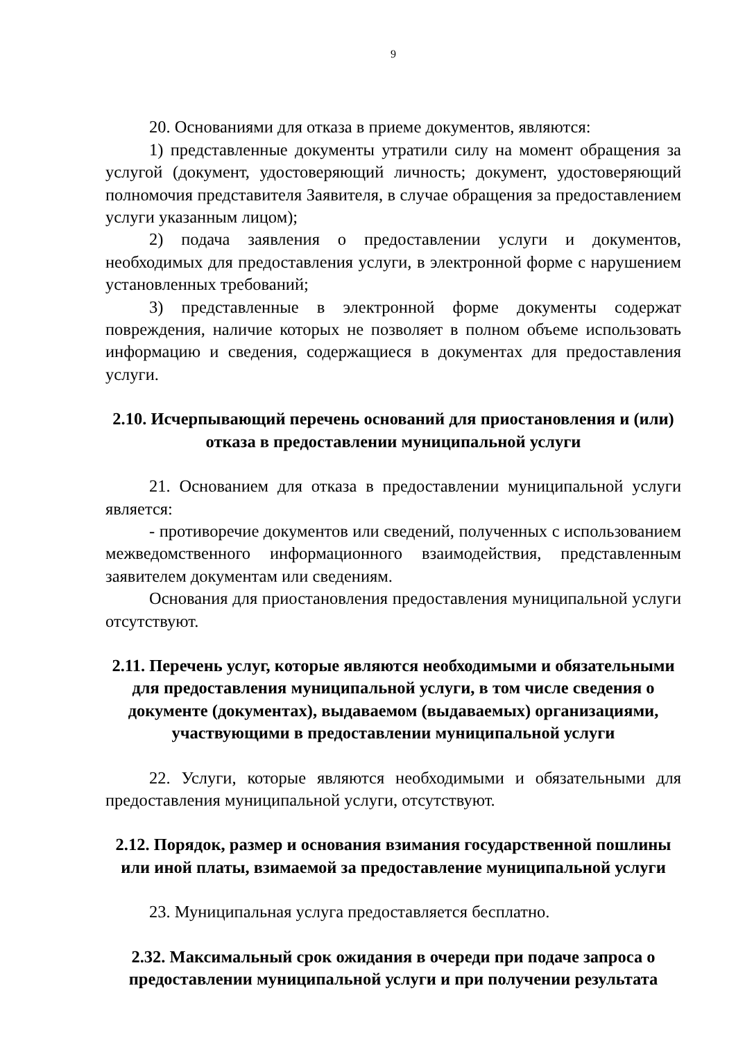9
20. Основаниями для отказа в приеме документов, являются:
1) представленные документы утратили силу на момент обращения за услугой (документ, удостоверяющий личность; документ, удостоверяющий полномочия представителя Заявителя, в случае обращения за предоставлением услуги указанным лицом);
2) подача заявления о предоставлении услуги и документов, необходимых для предоставления услуги, в электронной форме с нарушением установленных требований;
3) представленные в электронной форме документы содержат повреждения, наличие которых не позволяет в полном объеме использовать информацию и сведения, содержащиеся в документах для предоставления услуги.
2.10. Исчерпывающий перечень оснований для приостановления и (или) отказа в предоставлении муниципальной услуги
21. Основанием для отказа в предоставлении муниципальной услуги является:
- противоречие документов или сведений, полученных с использованием межведомственного информационного взаимодействия, представленным заявителем документам или сведениям.
Основания для приостановления предоставления муниципальной услуги отсутствуют.
2.11. Перечень услуг, которые являются необходимыми и обязательными для предоставления муниципальной услуги, в том числе сведения о документе (документах), выдаваемом (выдаваемых) организациями, участвующими в предоставлении муниципальной услуги
22. Услуги, которые являются необходимыми и обязательными для предоставления муниципальной услуги, отсутствуют.
2.12. Порядок, размер и основания взимания государственной пошлины или иной платы, взимаемой за предоставление муниципальной услуги
23. Муниципальная услуга предоставляется бесплатно.
2.32. Максимальный срок ожидания в очереди при подаче запроса о предоставлении муниципальной услуги и при получении результата